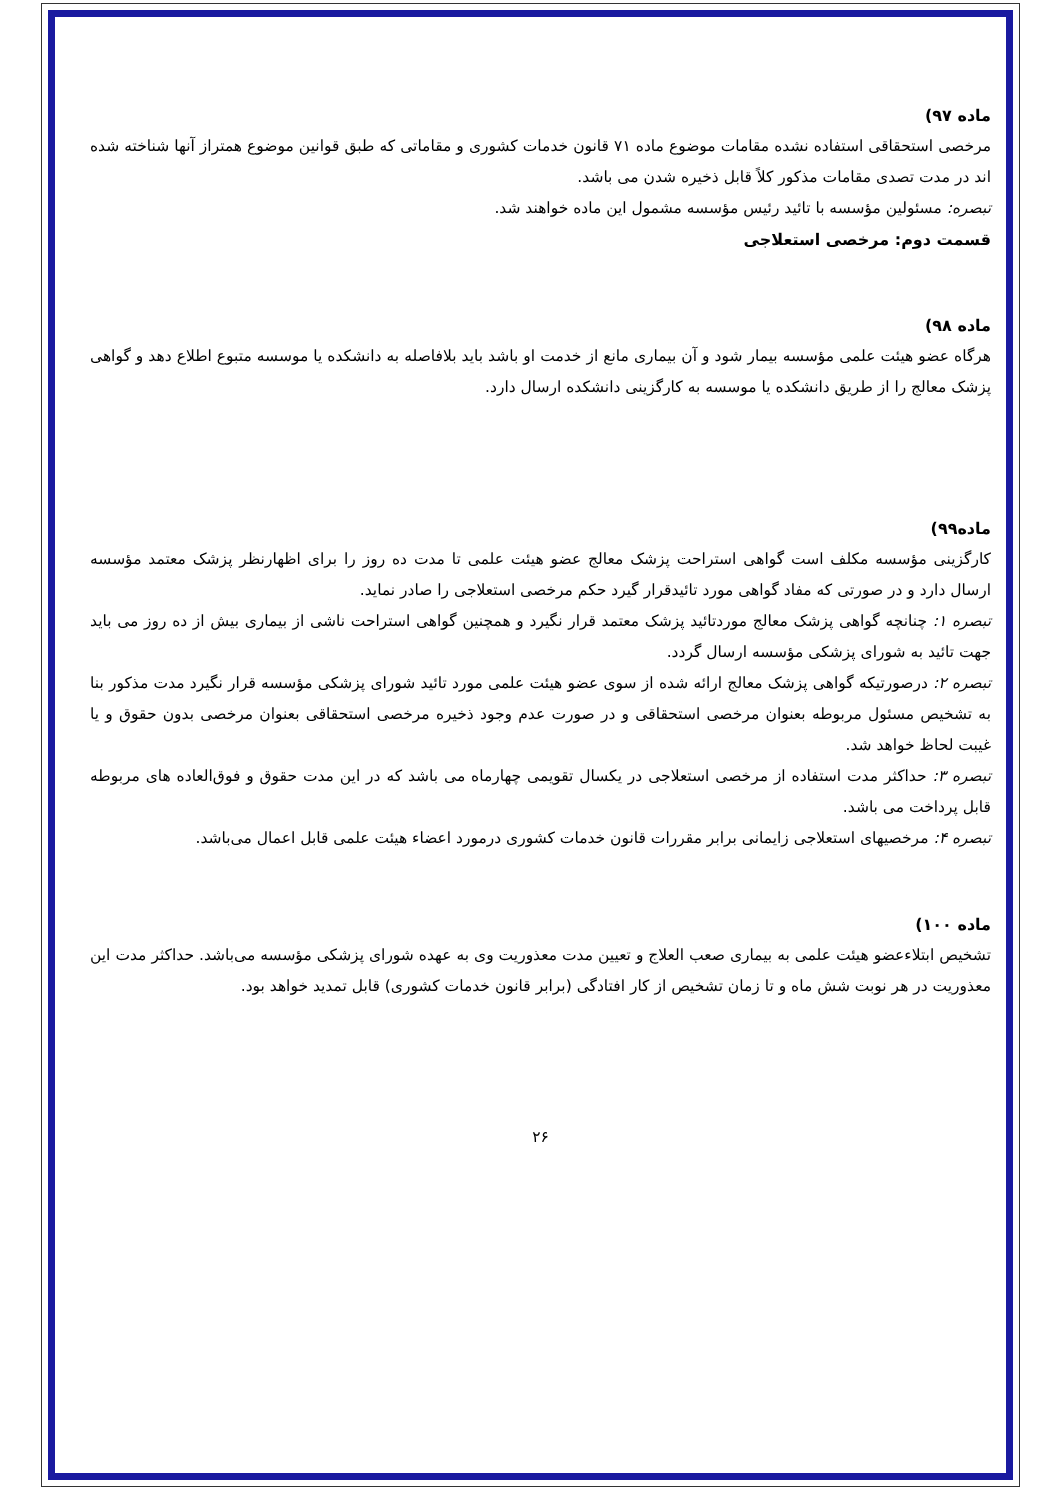ماده ۹۷)
مرخصی استحقاقی استفاده نشده مقامات موضوع ماده ۷۱ قانون خدمات کشوری و مقاماتی که طبق قوانین موضوع همتراز آنها شناخته شده اند در مدت تصدی مقامات مذکور کلاً قابل ذخیره شدن می باشد.
تبصره: مسئولین مؤسسه با تائید رئیس مؤسسه مشمول این ماده خواهند شد.
قسمت دوم: مرخصی استعلاجی
ماده ۹۸)
هرگاه عضو هیئت علمی مؤسسه بیمار شود و آن بیماری مانع از خدمت او باشد باید بلافاصله به دانشکده یا موسسه متبوع اطلاع دهد و گواهی پزشک معالج را از طریق دانشکده یا موسسه به کارگزینی دانشکده ارسال دارد.
ماده۹۹)
کارگزینی مؤسسه مکلف است گواهی استراحت پزشک معالج عضو هیئت علمی تا مدت ده روز را برای اظهارنظر پزشک معتمد مؤسسه ارسال دارد و در صورتی که مفاد گواهی مورد تائیدقرار گیرد حکم مرخصی استعلاجی را صادر نماید.
تبصره ۱: چنانچه گواهی پزشک معالج موردتائید پزشک معتمد قرار نگیرد و همچنین گواهی استراحت ناشی از بیماری بیش از ده روز می باید جهت تائید به شورای پزشکی مؤسسه ارسال گردد.
تبصره ۲: درصورتیکه گواهی پزشک معالج ارائه شده از سوی عضو هیئت علمی مورد تائید شورای پزشکی مؤسسه قرار نگیرد مدت مذکور بنا به تشخیص مسئول مربوطه بعنوان مرخصی استحقاقی و در صورت عدم وجود ذخیره مرخصی استحقاقی بعنوان مرخصی بدون حقوق و یا غیبت لحاظ خواهد شد.
تبصره ۳: حداکثر مدت استفاده از مرخصی استعلاجی در یکسال تقویمی چهارماه می باشد که در این مدت حقوق و فوق‌العاده های مربوطه قابل پرداخت می باشد.
تبصره ۴: مرخصیهای استعلاجی زایمانی برابر مقررات قانون خدمات کشوری درمورد اعضاء هیئت علمی قابل اعمال می‌باشد.
ماده ۱۰۰)
تشخیص ابتلاءعضو هیئت علمی به بیماری صعب العلاج و تعیین مدت معذوریت وی به عهده شورای پزشکی مؤسسه می‌باشد. حداکثر مدت این معذوریت در هر نوبت شش ماه و تا زمان تشخیص از کار افتادگی (برابر قانون خدمات کشوری) قابل تمدید خواهد بود.
۲۶